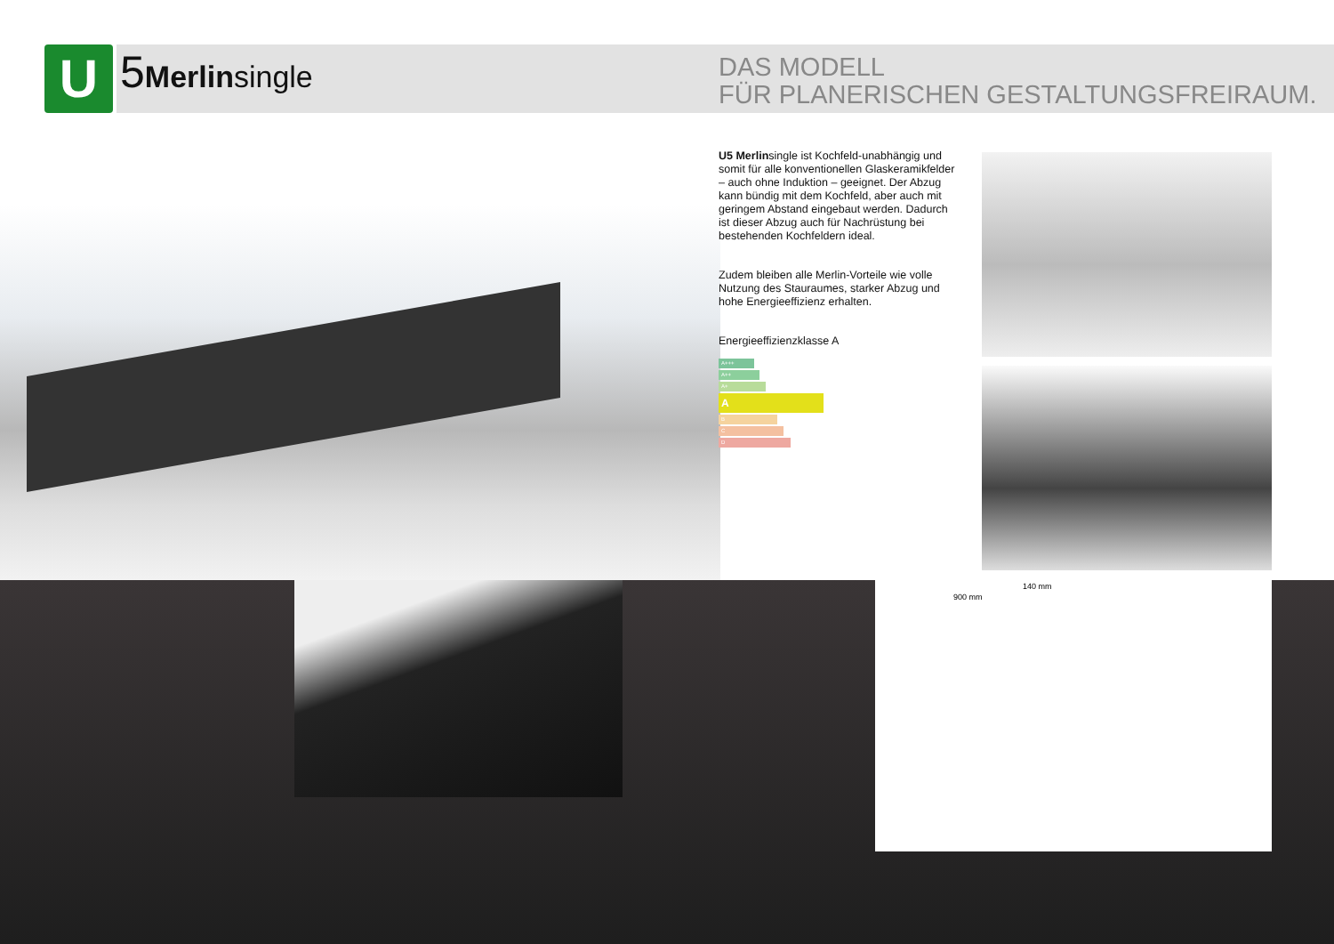U 5Merlin single
DAS MODELL
FÜR PLANERISCHEN GESTALTUNGSFREIRAUM.
U5 Merlinsingle ist Kochfeld-unabhängig und somit für alle konventionellen Glaskeramikfelder – auch ohne Induktion – geeignet. Der Abzug kann bündig mit dem Kochfeld, aber auch mit geringem Abstand eingebaut werden. Dadurch ist dieser Abzug auch für Nachrüstung bei bestehenden Kochfeldern ideal.
Zudem bleiben alle Merlin-Vorteile wie volle Nutzung des Stauraumes, starker Abzug und hohe Energieeffizienz erhalten.
Energieeffizienzklasse A
A+++
A++
A+
A
B
C
D
900 mm
140 mm